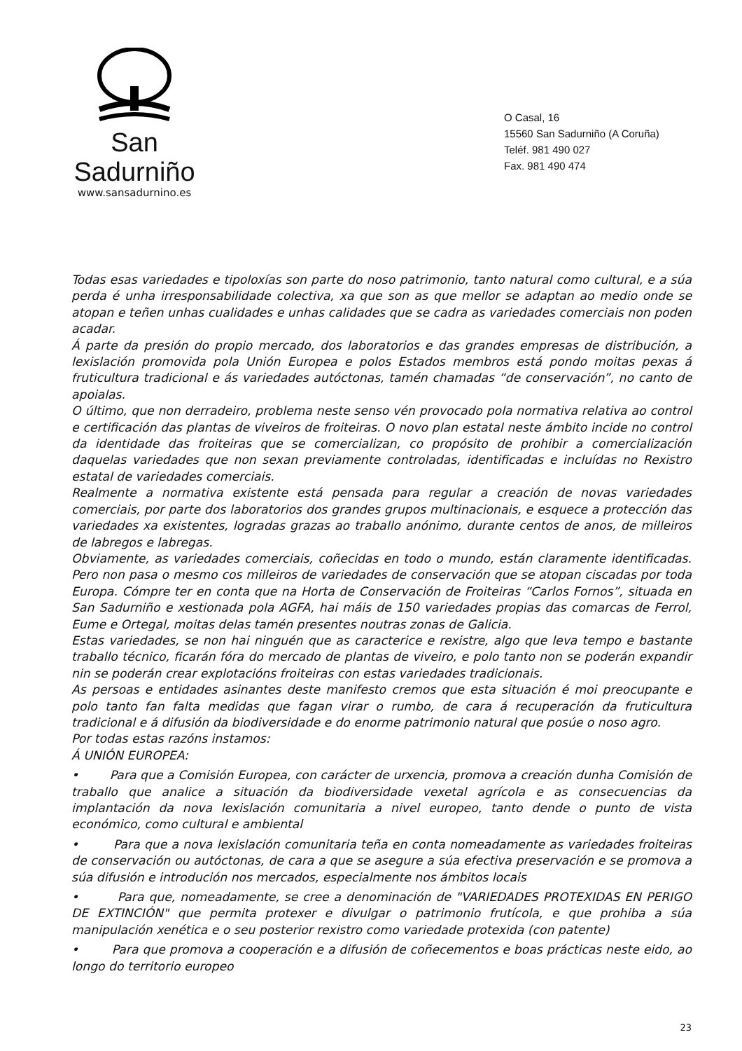San Sadurniño
www.sansadurnino.es
O Casal, 16
15560 San Sadurniño (A Coruña)
Teléf. 981 490 027
Fax. 981 490 474
Todas esas variedades e tipoloxías son parte do noso patrimonio, tanto natural como cultural, e a súa perda é unha irresponsabilidade colectiva, xa que son as que mellor se adaptan ao medio onde se atopan e teñen unhas cualidades e unhas calidades que se cadra as variedades comerciais non poden acadar.
Á parte da presión do propio mercado, dos laboratorios e das grandes empresas de distribución, a lexislación promovida pola Unión Europea e polos Estados membros está pondo moitas pexas á fruticultura tradicional e ás variedades autóctonas, tamén chamadas “de conservación”, no canto de apoialas.
O último, que non derradeiro, problema neste senso vén provocado pola normativa relativa ao control e certificación das plantas de viveiros de froiteiras. O novo plan estatal neste ámbito incide no control da identidade das froiteiras que se comercializan, co propósito de prohibir a comercialización daquelas variedades que non sexan previamente controladas, identificadas e incluídas no Rexistro estatal de variedades comerciais.
Realmente a normativa existente está pensada para regular a creación de novas variedades comerciais, por parte dos laboratorios dos grandes grupos multinacionais, e esquece a protección das variedades xa existentes, logradas grazas ao traballo anónimo, durante centos de anos, de milleiros de labregos e labregas.
Obviamente, as variedades comerciais, coñecidas en todo o mundo, están claramente identificadas. Pero non pasa o mesmo cos milleiros de variedades de conservación que se atopan ciscadas por toda Europa. Cómpre ter en conta que na Horta de Conservación de Froiteiras “Carlos Fornos”, situada en San Sadurniño e xestionada pola AGFA, hai máis de 150 variedades propias das comarcas de Ferrol, Eume e Ortegal, moitas delas tamén presentes noutras zonas de Galicia.
Estas variedades, se non hai ninguén que as caracterice e rexistre, algo que leva tempo e bastante traballo técnico, ficarán fóra do mercado de plantas de viveiro, e polo tanto non se poderán expandir nin se poderán crear explotacións froiteiras con estas variedades tradicionais.
As persoas e entidades asinantes deste manifesto cremos que esta situación é moi preocupante e polo tanto fan falta medidas que fagan virar o rumbo, de cara á recuperación da fruticultura tradicional e á difusión da biodiversidade e do enorme patrimonio natural que posúe o noso agro.
Por todas estas razóns instamos:
Á UNIÓN EUROPEA:
• Para que a Comisión Europea, con carácter de urxencia, promova a creación dunha Comisión de traballo que analice a situación da biodiversidade vexetal agrícola e as consecuencias da implantación da nova lexislación comunitaria a nivel europeo, tanto dende o punto de vista económico, como cultural e ambiental
• Para que a nova lexislación comunitaria teña en conta nomeadamente as variedades froiteiras de conservación ou autóctonas, de cara a que se asegure a súa efectiva preservación e se promova a súa difusión e introdución nos mercados, especialmente nos ámbitos locais
• Para que, nomeadamente, se cree a denominación de "VARIEDADES PROTEXIDAS EN PERIGO DE EXTINCIÓN" que permita protexer e divulgar o patrimonio frutícola, e que prohiba a súa manipulación xenética e o seu posterior rexistro como variedade protexida (con patente)
• Para que promova a cooperación e a difusión de coñecementos e boas prácticas neste eido, ao longo do territorio europeo
23